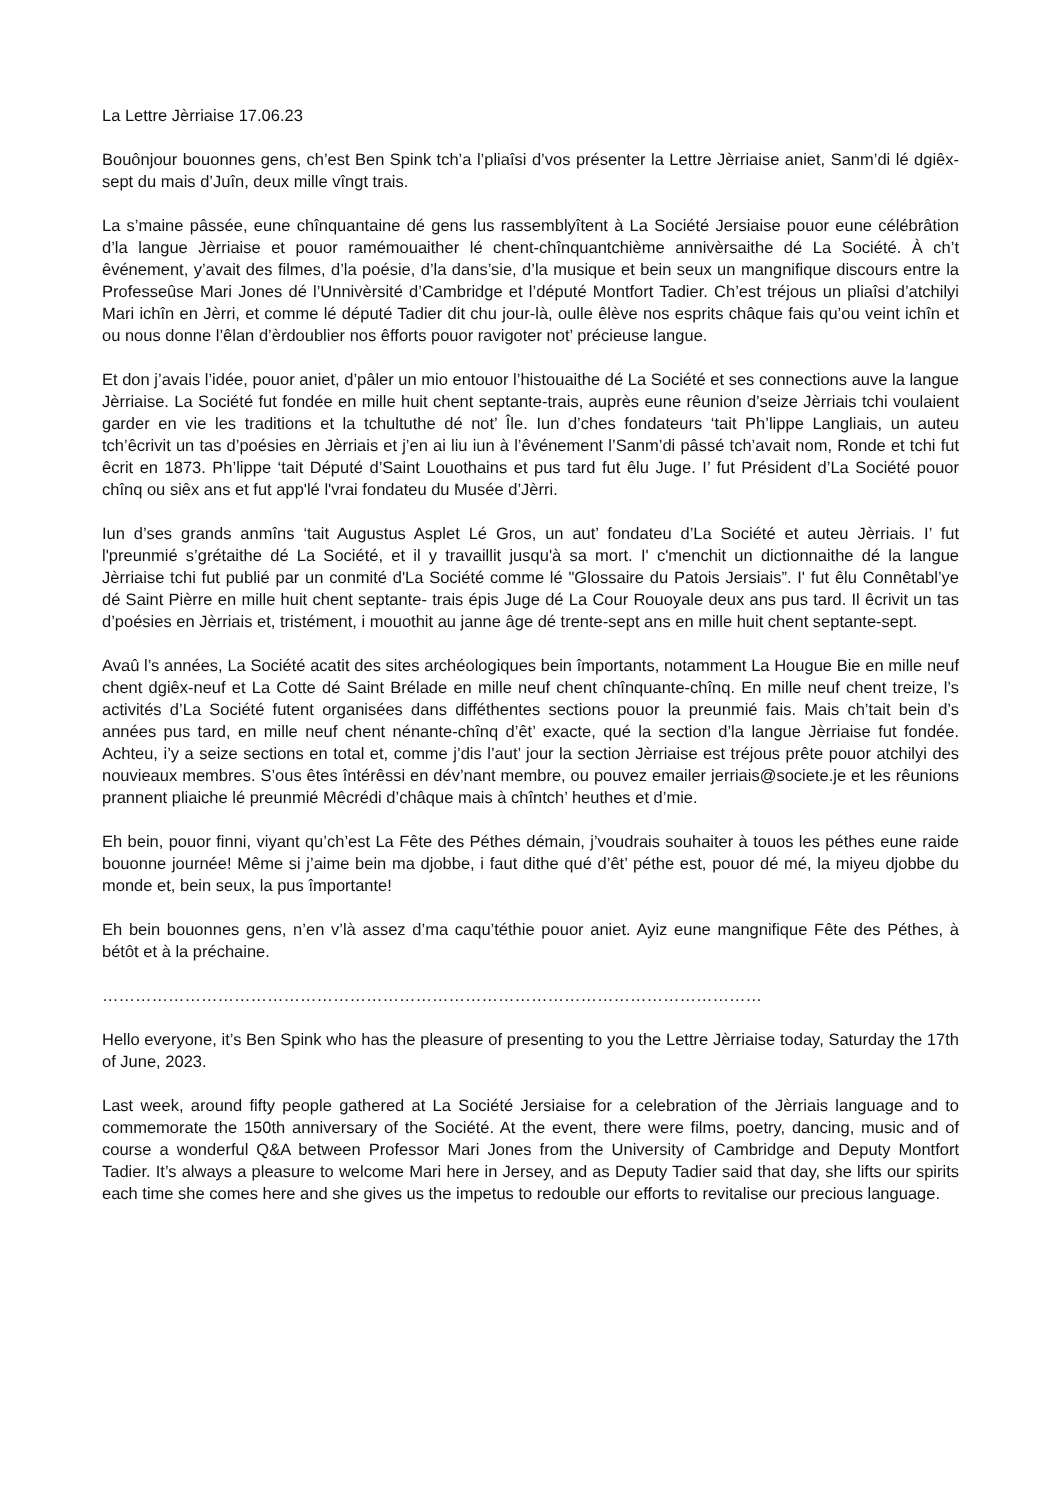La Lettre Jèrriaise 17.06.23
Bouônjour bouonnes gens, ch’est Ben Spink tch’a l’pliaîsi d’vos présenter la Lettre Jèrriaise aniet, Sanm’di lé dgiêx-sept du mais d’Juîn, deux mille vîngt trais.
La s’maine pâssée, eune chînquantaine dé gens lus rassemblyîtent à La Société Jersiaise pouor eune célébrâtion d’la langue Jèrriaise et pouor ramémouaither lé chent-chînquantchième annivèrsaithe dé La Société. À ch’t êvénement, y’avait des filmes, d’la poésie, d’la dans’sie, d’la musique et bein seux un mangnifique discours entre la Professeûse Mari Jones dé l’Unnivèrsité d’Cambridge et l’député Montfort Tadier. Ch’est tréjous un pliaîsi d’atchilyi Mari ichîn en Jèrri, et comme lé député Tadier dit chu jour-là, oulle êlève nos esprits châque fais qu’ou veint ichîn et ou nous donne l’êlan d’èrdoublier nos êfforts pouor ravigoter not’ précieuse langue.
Et don j’avais l’idée, pouor aniet, d’pâler un mio entouor l’histouaithe dé La Société et ses connections auve la langue Jèrriaise. La Société fut fondée en mille huit chent septante-trais, auprès eune rêunion d’seize Jèrriais tchi voulaient garder en vie les traditions et la tchultuthe dé not’ Île. Iun d’ches fondateurs ‘tait Ph’lippe Langliais, un auteu tch’êcrivit un tas d’poésies en Jèrriais et j’en ai liu iun à l’êvénement l’Sanm’di pâssé tch’avait nom, Ronde et tchi fut êcrit en 1873. Ph’lippe ‘tait Député d’Saint Louothains et pus tard fut êlu Juge. I’ fut Président d’La Société pouor chînq ou siêx ans et fut app'lé l'vrai fondateu du Musée d’Jèrri.
Iun d’ses grands anmîns ‘tait Augustus Asplet Lé Gros, un aut’ fondateu d’La Société et auteu Jèrriais. I’ fut l'preunmié s’grétaithe dé La Société, et il y travaillit jusqu'à sa mort. I' c'menchit un dictionnaithe dé la langue Jèrriaise tchi fut publié par un conmité d'La Société comme lé "Glossaire du Patois Jersiais”. I' fut êlu Connêtabl’ye dé Saint Pièrre en mille huit chent septante- trais épis Juge dé La Cour Rouoyale deux ans pus tard. Il êcrivit un tas d’poésies en Jèrriais et, tristément, i mouothit au janne âge dé trente-sept ans en mille huit chent septante-sept.
Avaû l’s années, La Société acatit des sites archéologiques bein împortants, notamment La Hougue Bie en mille neuf chent dgiêx-neuf et La Cotte dé Saint Brélade en mille neuf chent chînquante-chînq. En mille neuf chent treize, l’s activités d’La Société futent organisées dans difféthentes sections pouor la preunmié fais. Mais ch’tait bein d’s années pus tard, en mille neuf chent nénante-chînq d’êt’ exacte, qué la section d’la langue Jèrriaise fut fondée. Achteu, i’y a seize sections en total et, comme j’dis l’aut’ jour la section Jèrriaise est tréjous prête pouor atchilyi des nouvieaux membres. S’ous êtes întérêssi en dév’nant membre, ou pouvez emailer jerriais@societe.je et les rêunions prannent pliaiche lé preunmié Mêcrédi d’châque mais à chîntch’ heuthes et d’mie.
Eh bein, pouor finni, viyant qu’ch’est La Fête des Péthes démain, j’voudrais souhaiter à touos les péthes eune raide bouonne journée! Même si j’aime bein ma djobbe, i faut dithe qué d’êt’ péthe est, pouor dé mé, la miyeu djobbe du monde et, bein seux, la pus împortante!
Eh bein bouonnes gens, n’en v’là assez d’ma caqu’téthie pouor aniet. Ayiz eune mangnifique Fête des Péthes, à bétôt et à la préchaine.
…………………………………………………………………………………………………………
Hello everyone, it’s Ben Spink who has the pleasure of presenting to you the Lettre Jèrriaise today, Saturday the 17th of June, 2023.
Last week, around fifty people gathered at La Société Jersiaise for a celebration of the Jèrriais language and to commemorate the 150th anniversary of the Société. At the event, there were films, poetry, dancing, music and of course a wonderful Q&A between Professor Mari Jones from the University of Cambridge and Deputy Montfort Tadier. It’s always a pleasure to welcome Mari here in Jersey, and as Deputy Tadier said that day, she lifts our spirits each time she comes here and she gives us the impetus to redouble our efforts to revitalise our precious language.